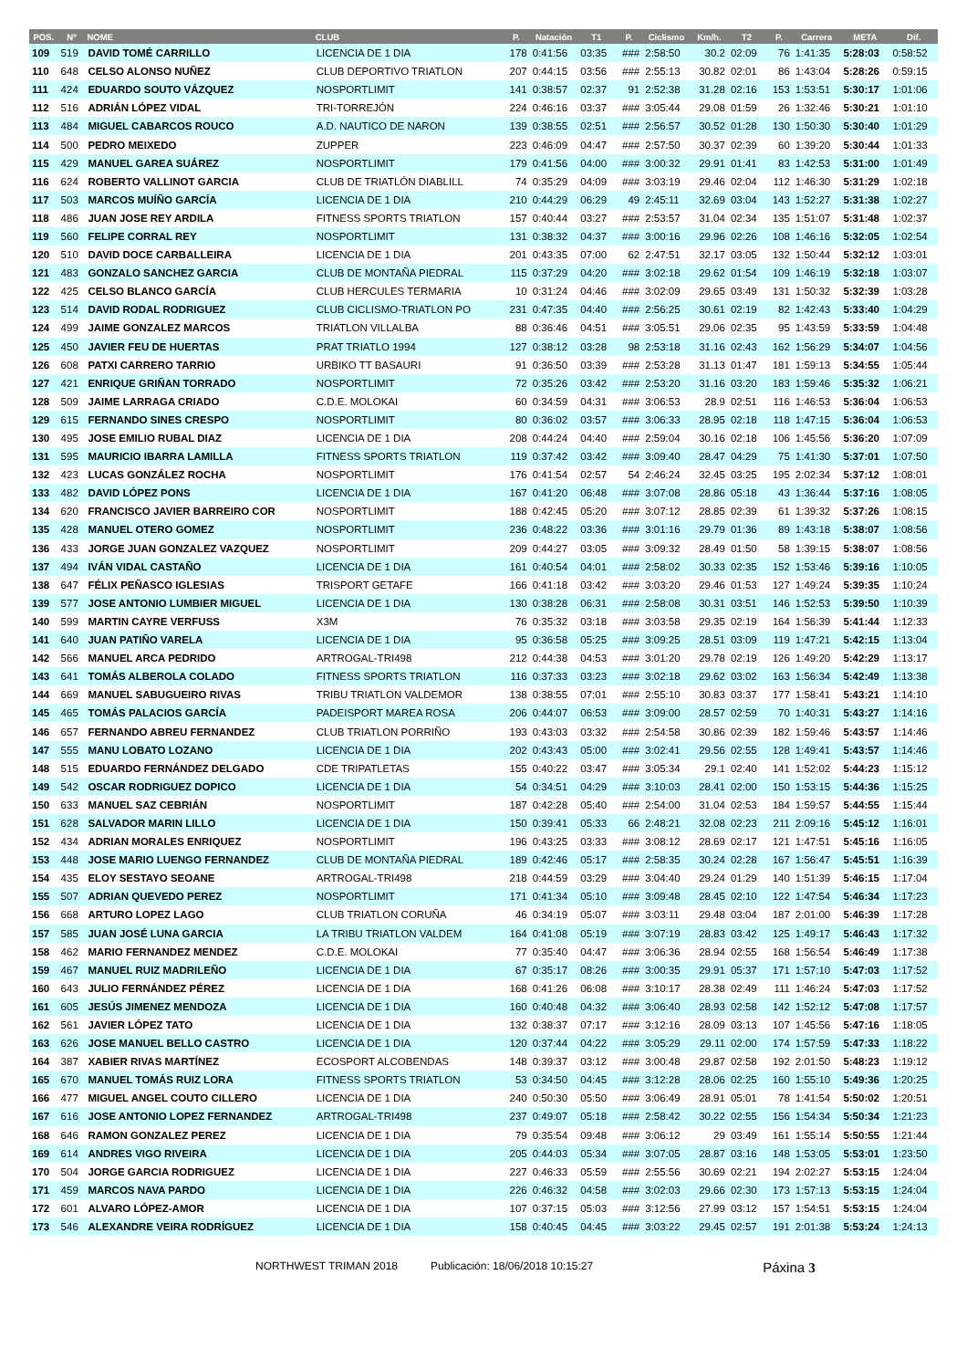| POS. | Nº | NOME | CLUB | P. | Natación | T1 | P. | Ciclismo | Km/h. | T2 | P. | Carrera | META | Dif. |
| --- | --- | --- | --- | --- | --- | --- | --- | --- | --- | --- | --- | --- | --- | --- |
| 109 | 519 | DAVID TOMÉ CARRILLO | LICENCIA DE 1 DIA | 178 | 0:41:56 | 03:35 | ### | 2:58:50 | 30.2 | 02:09 | 76 | 1:41:35 | 5:28:03 | 0:58:52 |
| 110 | 648 | CELSO ALONSO NUÑEZ | CLUB DEPORTIVO TRIATLON | 207 | 0:44:15 | 03:56 | ### | 2:55:13 | 30.82 | 02:01 | 86 | 1:43:04 | 5:28:26 | 0:59:15 |
| 111 | 424 | EDUARDO SOUTO VÁZQUEZ | NOSPORTLIMIT | 141 | 0:38:57 | 02:37 | 91 | 2:52:38 | 31.28 | 02:16 | 153 | 1:53:51 | 5:30:17 | 1:01:06 |
| 112 | 516 | ADRIÁN LÓPEZ VIDAL | TRI-TORREJÓN | 224 | 0:46:16 | 03:37 | ### | 3:05:44 | 29.08 | 01:59 | 26 | 1:32:46 | 5:30:21 | 1:01:10 |
| 113 | 484 | MIGUEL CABARCOS ROUCO | A.D. NAUTICO DE NARON | 139 | 0:38:55 | 02:51 | ### | 2:56:57 | 30.52 | 01:28 | 130 | 1:50:30 | 5:30:40 | 1:01:29 |
| 114 | 500 | PEDRO MEIXEDO | ZUPPER | 223 | 0:46:09 | 04:47 | ### | 2:57:50 | 30.37 | 02:39 | 60 | 1:39:20 | 5:30:44 | 1:01:33 |
| 115 | 429 | MANUEL GAREA SUÁREZ | NOSPORTLIMIT | 179 | 0:41:56 | 04:00 | ### | 3:00:32 | 29.91 | 01:41 | 83 | 1:42:53 | 5:31:00 | 1:01:49 |
| 116 | 624 | ROBERTO VALLINOT GARCIA | CLUB DE TRIATLÓN DIABLILL | 74 | 0:35:29 | 04:09 | ### | 3:03:19 | 29.46 | 02:04 | 112 | 1:46:30 | 5:31:29 | 1:02:18 |
| 117 | 503 | MARCOS MUÍÑO GARCÍA | LICENCIA DE 1 DIA | 210 | 0:44:29 | 06:29 | 49 | 2:45:11 | 32.69 | 03:04 | 143 | 1:52:27 | 5:31:38 | 1:02:27 |
| 118 | 486 | JUAN JOSE REY ARDILA | FITNESS SPORTS TRIATLON | 157 | 0:40:44 | 03:27 | ### | 2:53:57 | 31.04 | 02:34 | 135 | 1:51:07 | 5:31:48 | 1:02:37 |
| 119 | 560 | FELIPE CORRAL REY | NOSPORTLIMIT | 131 | 0:38:32 | 04:37 | ### | 3:00:16 | 29.96 | 02:26 | 108 | 1:46:16 | 5:32:05 | 1:02:54 |
| 120 | 510 | DAVID DOCE CARBALLEIRA | LICENCIA DE 1 DIA | 201 | 0:43:35 | 07:00 | 62 | 2:47:51 | 32.17 | 03:05 | 132 | 1:50:44 | 5:32:12 | 1:03:01 |
| 121 | 483 | GONZALO SANCHEZ GARCIA | CLUB DE MONTAÑA PIEDRAL | 115 | 0:37:29 | 04:20 | ### | 3:02:18 | 29.62 | 01:54 | 109 | 1:46:19 | 5:32:18 | 1:03:07 |
| 122 | 425 | CELSO BLANCO GARCÍA | CLUB HERCULES TERMARIA | 10 | 0:31:24 | 04:46 | ### | 3:02:09 | 29.65 | 03:49 | 131 | 1:50:32 | 5:32:39 | 1:03:28 |
| 123 | 514 | DAVID RODAL RODRIGUEZ | CLUB CICLISMO-TRIATLON PO | 231 | 0:47:35 | 04:40 | ### | 2:56:25 | 30.61 | 02:19 | 82 | 1:42:43 | 5:33:40 | 1:04:29 |
| 124 | 499 | JAIME GONZALEZ MARCOS | TRIATLON VILLALBA | 88 | 0:36:46 | 04:51 | ### | 3:05:51 | 29.06 | 02:35 | 95 | 1:43:59 | 5:33:59 | 1:04:48 |
| 125 | 450 | JAVIER FEU DE HUERTAS | PRAT TRIATLO 1994 | 127 | 0:38:12 | 03:28 | 98 | 2:53:18 | 31.16 | 02:43 | 162 | 1:56:29 | 5:34:07 | 1:04:56 |
| 126 | 608 | PATXI CARRERO TARRIO | URBIKO TT BASAURI | 91 | 0:36:50 | 03:39 | ### | 2:53:28 | 31.13 | 01:47 | 181 | 1:59:13 | 5:34:55 | 1:05:44 |
| 127 | 421 | ENRIQUE GRIÑAN TORRADO | NOSPORTLIMIT | 72 | 0:35:26 | 03:42 | ### | 2:53:20 | 31.16 | 03:20 | 183 | 1:59:46 | 5:35:32 | 1:06:21 |
| 128 | 509 | JAIME LARRAGA CRIADO | C.D.E. MOLOKAI | 60 | 0:34:59 | 04:31 | ### | 3:06:53 | 28.9 | 02:51 | 116 | 1:46:53 | 5:36:04 | 1:06:53 |
| 129 | 615 | FERNANDO SINES CRESPO | NOSPORTLIMIT | 80 | 0:36:02 | 03:57 | ### | 3:06:33 | 28.95 | 02:18 | 118 | 1:47:15 | 5:36:04 | 1:06:53 |
| 130 | 495 | JOSE EMILIO RUBAL DIAZ | LICENCIA DE 1 DIA | 208 | 0:44:24 | 04:40 | ### | 2:59:04 | 30.16 | 02:18 | 106 | 1:45:56 | 5:36:20 | 1:07:09 |
| 131 | 595 | MAURICIO IBARRA LAMILLA | FITNESS SPORTS TRIATLON | 119 | 0:37:42 | 03:42 | ### | 3:09:40 | 28.47 | 04:29 | 75 | 1:41:30 | 5:37:01 | 1:07:50 |
| 132 | 423 | LUCAS GONZÁLEZ ROCHA | NOSPORTLIMIT | 176 | 0:41:54 | 02:57 | 54 | 2:46:24 | 32.45 | 03:25 | 195 | 2:02:34 | 5:37:12 | 1:08:01 |
| 133 | 482 | DAVID LÓPEZ PONS | LICENCIA DE 1 DIA | 167 | 0:41:20 | 06:48 | ### | 3:07:08 | 28.86 | 05:18 | 43 | 1:36:44 | 5:37:16 | 1:08:05 |
| 134 | 620 | FRANCISCO JAVIER BARREIRO COR | NOSPORTLIMIT | 188 | 0:42:45 | 05:20 | ### | 3:07:12 | 28.85 | 02:39 | 61 | 1:39:32 | 5:37:26 | 1:08:15 |
| 135 | 428 | MANUEL OTERO GOMEZ | NOSPORTLIMIT | 236 | 0:48:22 | 03:36 | ### | 3:01:16 | 29.79 | 01:36 | 89 | 1:43:18 | 5:38:07 | 1:08:56 |
| 136 | 433 | JORGE JUAN GONZALEZ VAZQUEZ | NOSPORTLIMIT | 209 | 0:44:27 | 03:05 | ### | 3:09:32 | 28.49 | 01:50 | 58 | 1:39:15 | 5:38:07 | 1:08:56 |
| 137 | 494 | IVÁN VIDAL CASTAÑO | LICENCIA DE 1 DIA | 161 | 0:40:54 | 04:01 | ### | 2:58:02 | 30.33 | 02:35 | 152 | 1:53:46 | 5:39:16 | 1:10:05 |
| 138 | 647 | FÉLIX PEÑASCO IGLESIAS | TRISPORT GETAFE | 166 | 0:41:18 | 03:42 | ### | 3:03:20 | 29.46 | 01:53 | 127 | 1:49:24 | 5:39:35 | 1:10:24 |
| 139 | 577 | JOSE ANTONIO LUMBIER MIGUEL | LICENCIA DE 1 DIA | 130 | 0:38:28 | 06:31 | ### | 2:58:08 | 30.31 | 03:51 | 146 | 1:52:53 | 5:39:50 | 1:10:39 |
| 140 | 599 | MARTIN CAYRE VERFUSS | X3M | 76 | 0:35:32 | 03:18 | ### | 3:03:58 | 29.35 | 02:19 | 164 | 1:56:39 | 5:41:44 | 1:12:33 |
| 141 | 640 | JUAN PATIÑO VARELA | LICENCIA DE 1 DIA | 95 | 0:36:58 | 05:25 | ### | 3:09:25 | 28.51 | 03:09 | 119 | 1:47:21 | 5:42:15 | 1:13:04 |
| 142 | 566 | MANUEL ARCA PEDRIDO | ARTROGAL-TRI498 | 212 | 0:44:38 | 04:53 | ### | 3:01:20 | 29.78 | 02:19 | 126 | 1:49:20 | 5:42:29 | 1:13:17 |
| 143 | 641 | TOMÁS ALBEROLA COLADO | FITNESS SPORTS TRIATLON | 116 | 0:37:33 | 03:23 | ### | 3:02:18 | 29.62 | 03:02 | 163 | 1:56:34 | 5:42:49 | 1:13:38 |
| 144 | 669 | MANUEL SABUGUEIRO RIVAS | TRIBU TRIATLON VALDEMOR | 138 | 0:38:55 | 07:01 | ### | 2:55:10 | 30.83 | 03:37 | 177 | 1:58:41 | 5:43:21 | 1:14:10 |
| 145 | 465 | TOMÁS PALACIOS GARCÍA | PADEISPORT MAREA ROSA | 206 | 0:44:07 | 06:53 | ### | 3:09:00 | 28.57 | 02:59 | 70 | 1:40:31 | 5:43:27 | 1:14:16 |
| 146 | 657 | FERNANDO ABREU FERNANDEZ | CLUB TRIATLON PORRIÑO | 193 | 0:43:03 | 03:32 | ### | 2:54:58 | 30.86 | 02:39 | 182 | 1:59:46 | 5:43:57 | 1:14:46 |
| 147 | 555 | MANU LOBATO LOZANO | LICENCIA DE 1 DIA | 202 | 0:43:43 | 05:00 | ### | 3:02:41 | 29.56 | 02:55 | 128 | 1:49:41 | 5:43:57 | 1:14:46 |
| 148 | 515 | EDUARDO FERNÁNDEZ DELGADO | CDE TRIPATLETAS | 155 | 0:40:22 | 03:47 | ### | 3:05:34 | 29.1 | 02:40 | 141 | 1:52:02 | 5:44:23 | 1:15:12 |
| 149 | 542 | OSCAR RODRIGUEZ DOPICO | LICENCIA DE 1 DIA | 54 | 0:34:51 | 04:29 | ### | 3:10:03 | 28.41 | 02:00 | 150 | 1:53:15 | 5:44:36 | 1:15:25 |
| 150 | 633 | MANUEL SAZ CEBRIÁN | NOSPORTLIMIT | 187 | 0:42:28 | 05:40 | ### | 2:54:00 | 31.04 | 02:53 | 184 | 1:59:57 | 5:44:55 | 1:15:44 |
| 151 | 628 | SALVADOR MARIN LILLO | LICENCIA DE 1 DIA | 150 | 0:39:41 | 05:33 | 66 | 2:48:21 | 32.08 | 02:23 | 211 | 2:09:16 | 5:45:12 | 1:16:01 |
| 152 | 434 | ADRIAN MORALES ENRIQUEZ | NOSPORTLIMIT | 196 | 0:43:25 | 03:33 | ### | 3:08:12 | 28.69 | 02:17 | 121 | 1:47:51 | 5:45:16 | 1:16:05 |
| 153 | 448 | JOSE MARIO LUENGO FERNANDEZ | CLUB DE MONTAÑA PIEDRAL | 189 | 0:42:46 | 05:17 | ### | 2:58:35 | 30.24 | 02:28 | 167 | 1:56:47 | 5:45:51 | 1:16:39 |
| 154 | 435 | ELOY SESTAYO SEOANE | ARTROGAL-TRI498 | 218 | 0:44:59 | 03:29 | ### | 3:04:40 | 29.24 | 01:29 | 140 | 1:51:39 | 5:46:15 | 1:17:04 |
| 155 | 507 | ADRIAN QUEVEDO PEREZ | NOSPORTLIMIT | 171 | 0:41:34 | 05:10 | ### | 3:09:48 | 28.45 | 02:10 | 122 | 1:47:54 | 5:46:34 | 1:17:23 |
| 156 | 668 | ARTURO LOPEZ LAGO | CLUB TRIATLON CORUÑA | 46 | 0:34:19 | 05:07 | ### | 3:03:11 | 29.48 | 03:04 | 187 | 2:01:00 | 5:46:39 | 1:17:28 |
| 157 | 585 | JUAN JOSÉ LUNA GARCIA | LA TRIBU TRIATLON VALDEM | 164 | 0:41:08 | 05:19 | ### | 3:07:19 | 28.83 | 03:42 | 125 | 1:49:17 | 5:46:43 | 1:17:32 |
| 158 | 462 | MARIO FERNANDEZ MENDEZ | C.D.E. MOLOKAI | 77 | 0:35:40 | 04:47 | ### | 3:06:36 | 28.94 | 02:55 | 168 | 1:56:54 | 5:46:49 | 1:17:38 |
| 159 | 467 | MANUEL RUIZ MADRILEÑO | LICENCIA DE 1 DIA | 67 | 0:35:17 | 08:26 | ### | 3:00:35 | 29.91 | 05:37 | 171 | 1:57:10 | 5:47:03 | 1:17:52 |
| 160 | 643 | JULIO FERNÁNDEZ PÉREZ | LICENCIA DE 1 DIA | 168 | 0:41:26 | 06:08 | ### | 3:10:17 | 28.38 | 02:49 | 111 | 1:46:24 | 5:47:03 | 1:17:52 |
| 161 | 605 | JESÚS JIMENEZ MENDOZA | LICENCIA DE 1 DIA | 160 | 0:40:48 | 04:32 | ### | 3:06:40 | 28.93 | 02:58 | 142 | 1:52:12 | 5:47:08 | 1:17:57 |
| 162 | 561 | JAVIER LÓPEZ TATO | LICENCIA DE 1 DIA | 132 | 0:38:37 | 07:17 | ### | 3:12:16 | 28.09 | 03:13 | 107 | 1:45:56 | 5:47:16 | 1:18:05 |
| 163 | 626 | JOSE MANUEL BELLO CASTRO | LICENCIA DE 1 DIA | 120 | 0:37:44 | 04:22 | ### | 3:05:29 | 29.11 | 02:00 | 174 | 1:57:59 | 5:47:33 | 1:18:22 |
| 164 | 387 | XABIER RIVAS MARTÍNEZ | ECOSPORT ALCOBENDAS | 148 | 0:39:37 | 03:12 | ### | 3:00:48 | 29.87 | 02:58 | 192 | 2:01:50 | 5:48:23 | 1:19:12 |
| 165 | 670 | MANUEL TOMÁS RUIZ LORA | FITNESS SPORTS TRIATLON | 53 | 0:34:50 | 04:45 | ### | 3:12:28 | 28.06 | 02:25 | 160 | 1:55:10 | 5:49:36 | 1:20:25 |
| 166 | 477 | MIGUEL ANGEL COUTO CILLERO | LICENCIA DE 1 DIA | 240 | 0:50:30 | 05:50 | ### | 3:06:49 | 28.91 | 05:01 | 78 | 1:41:54 | 5:50:02 | 1:20:51 |
| 167 | 616 | JOSE ANTONIO LOPEZ FERNANDEZ | ARTROGAL-TRI498 | 237 | 0:49:07 | 05:18 | ### | 2:58:42 | 30.22 | 02:55 | 156 | 1:54:34 | 5:50:34 | 1:21:23 |
| 168 | 646 | RAMON GONZALEZ PEREZ | LICENCIA DE 1 DIA | 79 | 0:35:54 | 09:48 | ### | 3:06:12 | 29 | 03:49 | 161 | 1:55:14 | 5:50:55 | 1:21:44 |
| 169 | 614 | ANDRES VIGO RIVEIRA | LICENCIA DE 1 DIA | 205 | 0:44:03 | 05:34 | ### | 3:07:05 | 28.87 | 03:16 | 148 | 1:53:05 | 5:53:01 | 1:23:50 |
| 170 | 504 | JORGE GARCIA RODRIGUEZ | LICENCIA DE 1 DIA | 227 | 0:46:33 | 05:59 | ### | 2:55:56 | 30.69 | 02:21 | 194 | 2:02:27 | 5:53:15 | 1:24:04 |
| 171 | 459 | MARCOS NAVA PARDO | LICENCIA DE 1 DIA | 226 | 0:46:32 | 04:58 | ### | 3:02:03 | 29.66 | 02:30 | 173 | 1:57:13 | 5:53:15 | 1:24:04 |
| 172 | 601 | ALVARO LÓPEZ-AMOR | LICENCIA DE 1 DIA | 107 | 0:37:15 | 05:03 | ### | 3:12:56 | 27.99 | 03:12 | 157 | 1:54:51 | 5:53:15 | 1:24:04 |
| 173 | 546 | ALEXANDRE VEIRA RODRÍGUEZ | LICENCIA DE 1 DIA | 158 | 0:40:45 | 04:45 | ### | 3:03:22 | 29.45 | 02:57 | 191 | 2:01:38 | 5:53:24 | 1:24:13 |
NORTHWEST TRIMAN 2018 Publicación: 18/06/2018 10:15:27 Páxina 3